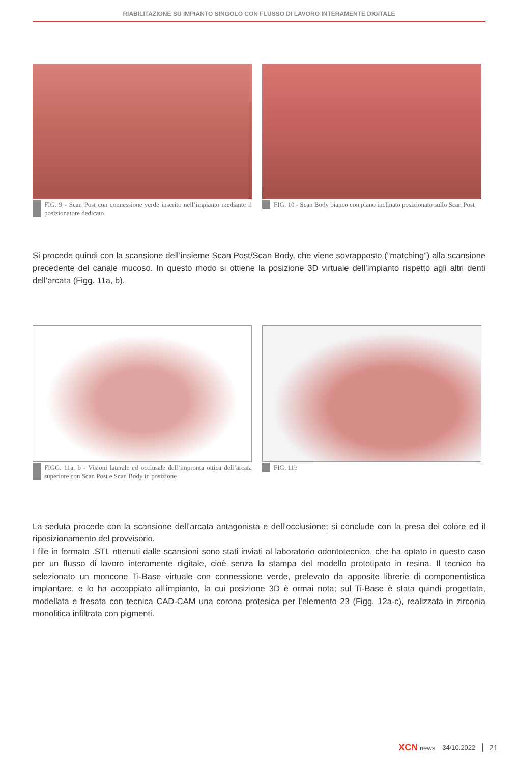RIABILITAZIONE SU IMPIANTO SINGOLO CON FLUSSO DI LAVORO INTERAMENTE DIGITALE
FIG. 9 - Scan Post con connessione verde inserito nell’impianto mediante il posizionatore dedicato
FIG. 10 - Scan Body bianco con piano inclinato posizionato sullo Scan Post
Si procede quindi con la scansione dell’insieme Scan Post/Scan Body, che viene sovrapposto (“matching”) alla scansione precedente del canale mucoso. In questo modo si ottiene la posizione 3D virtuale dell’impianto rispetto agli altri denti dell’arcata (Figg. 11a, b).
FIGG. 11a, b - Visioni laterale ed occlusale dell’impronta ottica dell’arcata superiore con Scan Post e Scan Body in posizione
FIG. 11b
La seduta procede con la scansione dell’arcata antagonista e dell’occlusione; si conclude con la presa del colore ed il riposizionamento del provvisorio.
I file in formato .STL ottenuti dalle scansioni sono stati inviati al laboratorio odontotecnico, che ha optato in questo caso per un flusso di lavoro interamente digitale, cioè senza la stampa del modello prototipato in resina. Il tecnico ha selezionato un moncone Ti-Base virtuale con connessione verde, prelevato da apposite librerie di componentistica implantare, e lo ha accoppiato all’impianto, la cui posizione 3D è ormai nota; sul Ti-Base è stata quindi progettata, modellata e fresata con tecnica CAD-CAM una corona protesica per l’elemento 23 (Figg. 12a-c), realizzata in zirconia monolitica infiltrata con pigmenti.
XCN news 34/10.2022 21